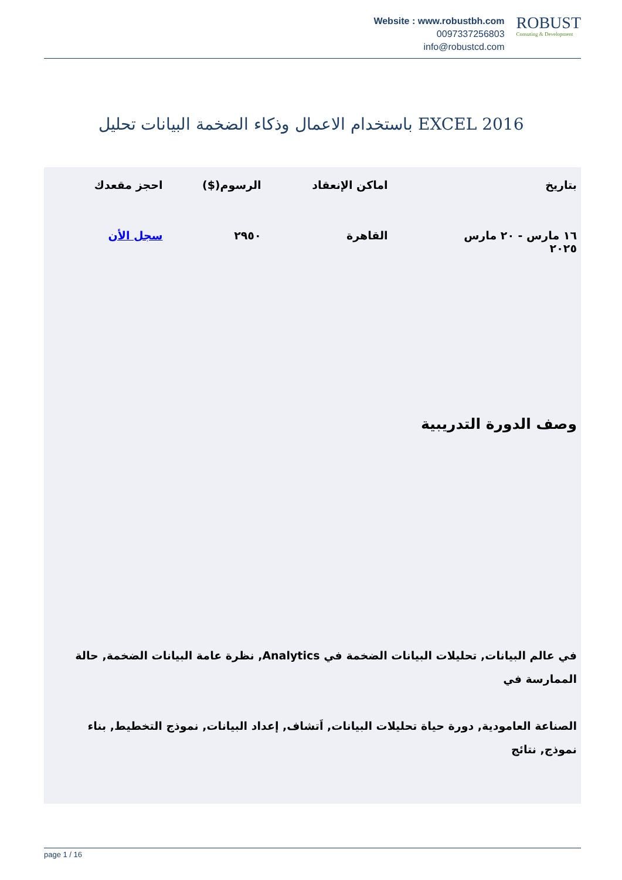Website : www.robustbh.com
0097337256803
info@robustcd.com
ROBUST
Consuting & Development
باستخدام الاعمال وذكاء الضخمة البيانات تحليل EXCEL 2016
| بتاريخ | اماكن الإنعقاد | الرسوم($) | احجز مقعدك |
| --- | --- | --- | --- |
| ١٦ مارس - ٢٠ مارس ٢٠٢٥ | القاهرة | ٢٩٥٠ | سجل الأن |
وصف الدورة التدريبية
في عالم البيانات, تحليلات البيانات الضخمة في Analytics, نظرة عامة البيانات الضخمة, حالة الممارسة في
الصناعة العامودية, دورة حياة تحليلات البيانات, اَتشاف, إعداد البيانات, نموذج التخطيط, بناء نموذج, نتائج
page 1 / 16